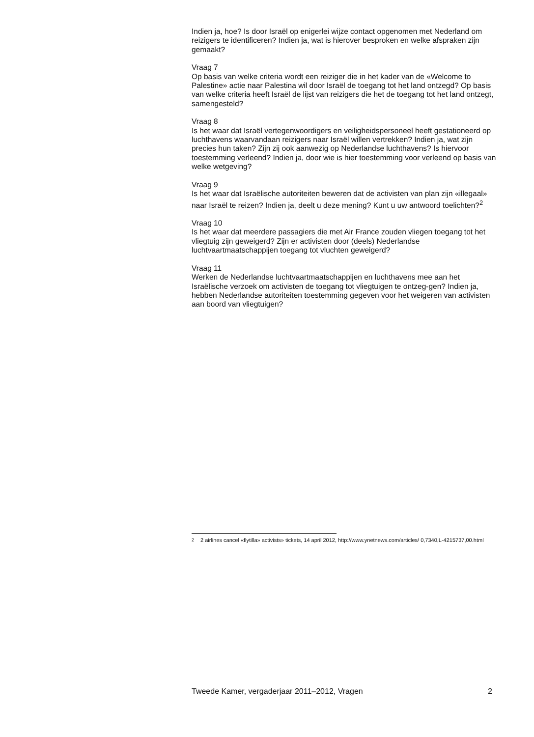Indien ja, hoe? Is door Israël op enigerlei wijze contact opgenomen met Nederland om reizigers te identificeren? Indien ja, wat is hierover besproken en welke afspraken zijn gemaakt?
Vraag 7
Op basis van welke criteria wordt een reiziger die in het kader van de «Welcome to Palestine» actie naar Palestina wil door Israël de toegang tot het land ontzegd? Op basis van welke criteria heeft Israël de lijst van reizigers die het de toegang tot het land ontzegt, samengesteld?
Vraag 8
Is het waar dat Israël vertegenwoordigers en veiligheidspersoneel heeft gestationeerd op luchthavens waarvandaan reizigers naar Israël willen vertrekken? Indien ja, wat zijn precies hun taken? Zijn zij ook aanwezig op Nederlandse luchthavens? Is hiervoor toestemming verleend? Indien ja, door wie is hier toestemming voor verleend op basis van welke wetgeving?
Vraag 9
Is het waar dat Israëlische autoriteiten beweren dat de activisten van plan zijn «illegaal» naar Israël te reizen? Indien ja, deelt u deze mening? Kunt u uw antwoord toelichten?<sup>2</sup>
Vraag 10
Is het waar dat meerdere passagiers die met Air France zouden vliegen toegang tot het vliegtuig zijn geweigerd? Zijn er activisten door (deels) Nederlandse luchtvaartmaatschappijen toegang tot vluchten geweigerd?
Vraag 11
Werken de Nederlandse luchtvaartmaatschappijen en luchthavens mee aan het Israëlische verzoek om activisten de toegang tot vliegtuigen te ontzeg-gen? Indien ja, hebben Nederlandse autoriteiten toestemming gegeven voor het weigeren van activisten aan boord van vliegtuigen?
<sup>2</sup> 2 airlines cancel «flytilla» activists» tickets, 14 april 2012, http://www.ynetnews.com/articles/ 0,7340,L-4215737,00.html
Tweede Kamer, vergaderjaar 2011–2012, Vragen 2